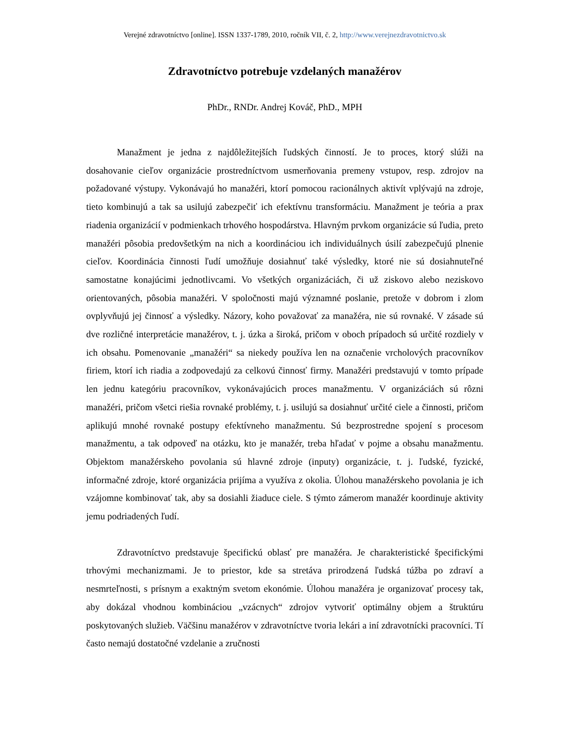Verejné zdravotníctvo [online]. ISSN 1337-1789, 2010, ročník VII, č. 2, http://www.verejnezdravotnictvo.sk
Zdravotníctvo potrebuje vzdelaných manažérov
PhDr., RNDr. Andrej Kováč, PhD., MPH
Manažment je jedna z najdôležitejších ľudských činností. Je to proces, ktorý slúži na dosahovanie cieľov organizácie prostredníctvom usmerňovania premeny vstupov, resp. zdrojov na požadované výstupy. Vykonávajú ho manažéri, ktorí pomocou racionálnych aktivít vplývajú na zdroje, tieto kombinujú a tak sa usilujú zabezpečiť ich efektívnu transformáciu. Manažment je teória a prax riadenia organizácií v podmienkach trhového hospodárstva. Hlavným prvkom organizácie sú ľudia, preto manažéri pôsobia predovšetkým na nich a koordináciou ich individuálnych úsilí zabezpečujú plnenie cieľov. Koordinácia činnosti ľudí umožňuje dosiahnuť také výsledky, ktoré nie sú dosiahnuteľné samostatne konajúcimi jednotlivcami. Vo všetkých organizáciách, či už ziskovo alebo neziskovo orientovaných, pôsobia manažéri. V spoločnosti majú významné poslanie, pretože v dobrom i zlom ovplyvňujú jej činnosť a výsledky. Názory, koho považovať za manažéra, nie sú rovnaké. V zásade sú dve rozličné interpretácie manažérov, t. j. úzka a široká, pričom v oboch prípadoch sú určité rozdiely v ich obsahu. Pomenovanie „manažéri“ sa niekedy používa len na označenie vrcholových pracovníkov firiem, ktorí ich riadia a zodpovedajú za celkovú činnosť firmy. Manažéri predstavujú v tomto prípade len jednu kategóriu pracovníkov, vykonávajúcich proces manažmentu. V organizáciách sú rôzni manažéri, pričom všetci riešia rovnaké problémy, t. j. usilujú sa dosiahnuť určité ciele a činnosti, pričom aplikujú mnohé rovnaké postupy efektívneho manažmentu. Sú bezprostredne spojení s procesom manažmentu, a tak odpoveď na otázku, kto je manažér, treba hľadať v pojme a obsahu manažmentu. Objektom manažérskeho povolania sú hlavné zdroje (inputy) organizácie, t. j. ľudské, fyzické, informačné zdroje, ktoré organizácia prijíma a využíva z okolia. Úlohou manažérskeho povolania je ich vzájomne kombinovať tak, aby sa dosiahli žiaduce ciele. S týmto zámerom manažér koordinuje aktivity jemu podriadených ľudí.
Zdravotníctvo predstavuje špecifickú oblasť pre manažéra. Je charakteristické špecifickými trhovými mechanizmami. Je to priestor, kde sa stretáva prirodzená ľudská túžba po zdraví a nesmrteľnosti, s prísnym a exaktným svetom ekonómie. Úlohou manažéra je organizovať procesy tak, aby dokázal vhodnou kombináciou „vzácnych“ zdrojov vytvoriť optimálny objem a štruktúru poskytovaných služieb. Väčšinu manažérov v zdravotníctve tvoria lekári a iní zdravotnícki pracovníci. Tí často nemajú dostatočné vzdelanie a zručnosti